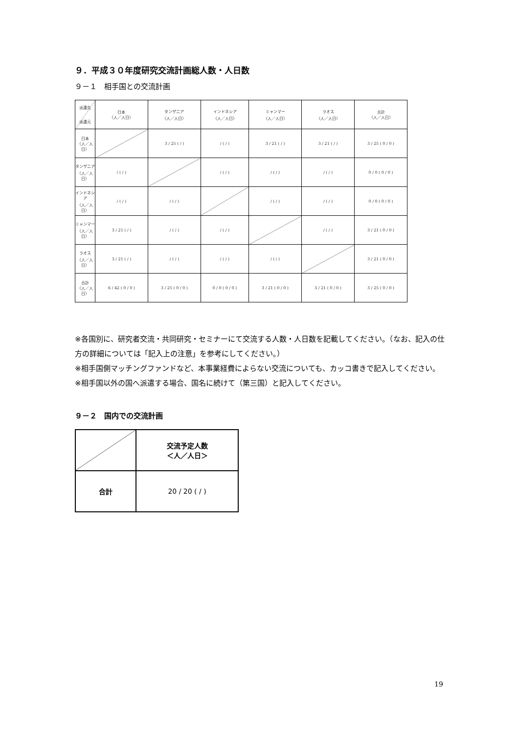９．平成３０年度研究交流計画総人数・人日数
９－１　相手国との交流計画
| 派遣先 派遣元 | 日本 〈人／人日〉 | タンザニア 〈人／人日〉 | インドネシア 〈人／人日〉 | ミャンマー 〈人／人日〉 | ラオス 〈人／人日〉 | 合計 〈人／人日〉 |
| 日本 〈人／人日〉 | | 3 / 25 ( / ) | / ( / ) | 3 / 21 ( / ) | 3 / 21 ( / ) | 3 / 25 ( 0 / 0 ) |
| タンザニア 〈人／人日〉 | / ( / ) | | / ( / ) | / ( / ) | / ( / ) | 0 / 0 ( 0 / 0 ) |
| インドネシア 〈人／人日〉 | / ( / ) | / ( / ) | | / ( / ) | / ( / ) | 0 / 0 ( 0 / 0 ) |
| ミャンマー 〈人／人日〉 | 3 / 21 ( / ) | / ( / ) | / ( / ) | | / ( / ) | 3 / 21 ( 0 / 0 ) |
| ラオス 〈人／人日〉 | 3 / 21 ( / ) | / ( / ) | / ( / ) | / ( / ) | | 3 / 21 ( 0 / 0 ) |
| 合計 〈人／人日〉 | 6 / 42 ( 0 / 0 ) | 3 / 25 ( 0 / 0 ) | 0 / 0 ( 0 / 0 ) | 3 / 21 ( 0 / 0 ) | 3 / 21 ( 0 / 0 ) | 3 / 25 ( 0 / 0 ) |
※各国別に、研究者交流・共同研究・セミナーにて交流する人数・人日数を記載してください。（なお、記入の仕方の詳細については「記入上の注意」を参考にしてください。）
※相手国側マッチングファンドなど、本事業経費によらない交流についても、カッコ書きで記入してください。
※相手国以外の国へ派遣する場合、国名に続けて（第三国）と記入してください。
９－２　国内での交流計画
| | 交流予定人数 ＜人／人日＞ |
| 合計 | 20 / 20 ( / ) |
19